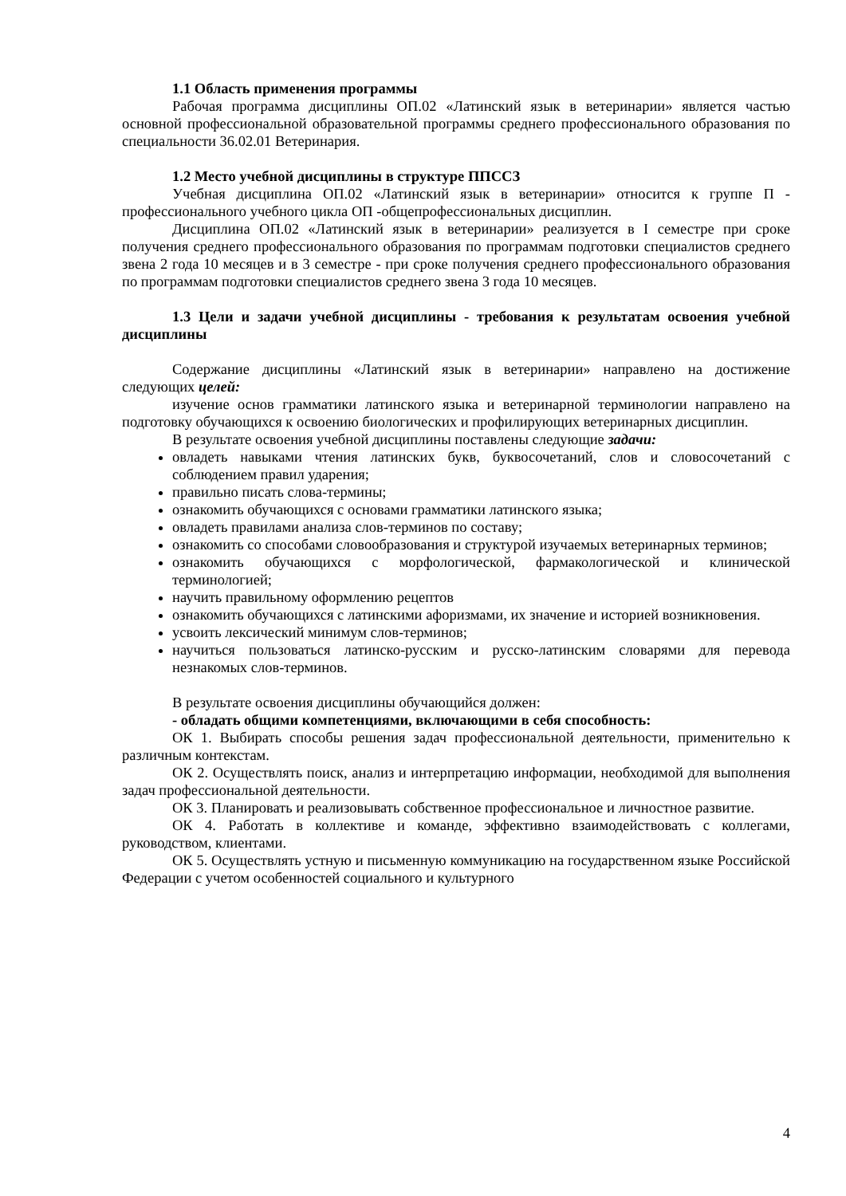1.1 Область применения программы
Рабочая программа дисциплины ОП.02 «Латинский язык в ветеринарии» является частью основной профессиональной образовательной программы среднего профессионального образования по специальности 36.02.01 Ветеринария.
1.2 Место учебной дисциплины в структуре ППССЗ
Учебная дисциплина ОП.02 «Латинский язык в ветеринарии» относится к группе П - профессионального учебного цикла ОП -общепрофессиональных дисциплин.
Дисциплина ОП.02 «Латинский язык в ветеринарии» реализуется в I семестре при сроке получения среднего профессионального образования по программам подготовки специалистов среднего звена 2 года 10 месяцев и в 3 семестре - при сроке получения среднего профессионального образования по программам подготовки специалистов среднего звена 3 года 10 месяцев.
1.3 Цели и задачи учебной дисциплины - требования к результатам освоения учебной дисциплины
Содержание дисциплины «Латинский язык в ветеринарии» направлено на достижение следующих целей:
изучение основ грамматики латинского языка и ветеринарной терминологии направлено на подготовку обучающихся к освоению биологических и профилирующих ветеринарных дисциплин.
В результате освоения учебной дисциплины поставлены следующие задачи:
овладеть навыками чтения латинских букв, буквосочетаний, слов и словосочетаний с соблюдением правил ударения;
правильно писать слова-термины;
ознакомить обучающихся с основами грамматики латинского языка;
овладеть правилами анализа слов-терминов по составу;
ознакомить со способами словообразования и структурой изучаемых ветеринарных терминов;
ознакомить обучающихся с морфологической, фармакологической и клинической терминологией;
научить правильному оформлению рецептов
ознакомить обучающихся с латинскими афоризмами, их значение и историей возникновения.
усвоить лексический минимум слов-терминов;
научиться пользоваться латинско-русским и русско-латинским словарями для перевода незнакомых слов-терминов.
В результате освоения дисциплины обучающийся должен:
- обладать общими компетенциями, включающими в себя способность:
ОК 1. Выбирать способы решения задач профессиональной деятельности, применительно к различным контекстам.
ОК 2. Осуществлять поиск, анализ и интерпретацию информации, необходимой для выполнения задач профессиональной деятельности.
ОК 3. Планировать и реализовывать собственное профессиональное и личностное развитие.
ОК 4. Работать в коллективе и команде, эффективно взаимодействовать с коллегами, руководством, клиентами.
ОК 5. Осуществлять устную и письменную коммуникацию на государственном языке Российской Федерации с учетом особенностей социального и культурного
4